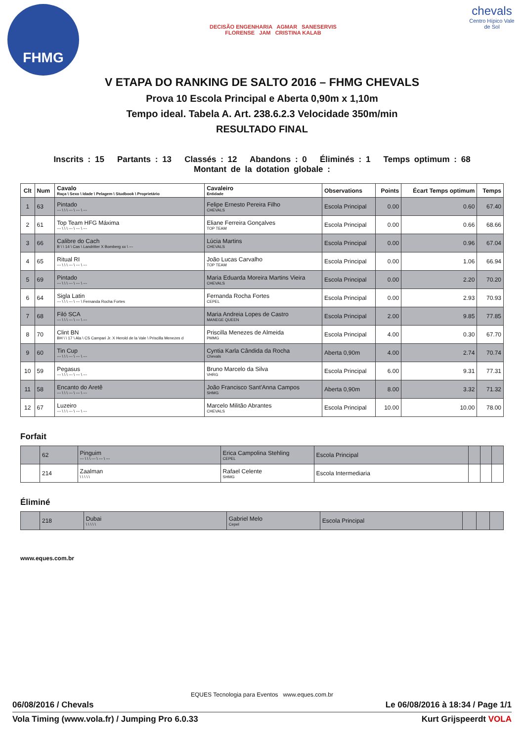FHMG
DECISÃO ENGENHARIA AGMAR SANESERVIS
FLORENSE JAM CRISTINA KALAB
chevals
Centro Hípico Vale de Sol
V ETAPA DO RANKING DE SALTO 2016 – FHMG CHEVALS
Prova 10 Escola Principal e Aberta 0,90m x 1,10m
Tempo ideal. Tabela A. Art. 238.6.2.3 Velocidade 350m/min
RESULTADO FINAL
Inscrits : 15 Partants : 13 Classés : 12 Abandons : 0 Éliminés : 1 Temps optimum : 68
Montant de la dotation globale :
| Clt | Num | Cavalo Raça \ Sexo \ Idade \ Pelagem \ Studbook \ Proprietário | Cavaleiro Entidade | Observations | Points | Écart Temps optimum | Temps |
| --- | --- | --- | --- | --- | --- | --- | --- |
| 1 | 63 | Pintado --- \ \ \ --- \ --- \ --- | Felipe Ernesto Pereira Filho CHEVALS | Escola Principal | 0.00 | 0.60 | 67.40 |
| 2 | 61 | Top Team HFG Máxima --- \ \ \ --- \ --- \ --- | Eliane Ferreira Gonçalves TOP TEAM | Escola Principal | 0.00 | 0.66 | 68.66 |
| 3 | 66 | Calibre do Cach B \ \ 14 \ Cas \ Landritter X Bomberg xx \ --- | Lúcia Martins CHEVALS | Escola Principal | 0.00 | 0.96 | 67.04 |
| 4 | 65 | Ritual RI --- \ \ \ --- \ --- \ --- | João Lucas Carvalho TOP TEAM | Escola Principal | 0.00 | 1.06 | 66.94 |
| 5 | 69 | Pintado --- \ \ \ --- \ --- \ --- | Maria Eduarda Moreira Martins Vieira CHEVALS | Escola Principal | 0.00 | 2.20 | 70.20 |
| 6 | 64 | Sigla Latin --- \ \ \ --- \ --- \ Fernanda Rocha Fortes | Fernanda Rocha Fortes CEPEL | Escola Principal | 0.00 | 2.93 | 70.93 |
| 7 | 68 | Filó SCA --- \ \ \ --- \ --- \ --- | Maria Andreia Lopes de Castro MANEGE QUEEN | Escola Principal | 2.00 | 9.85 | 77.85 |
| 8 | 70 | Clint BN BH \ \ 17 \ Ala \ CS Campari Jr. X Herold de la Vale \ Priscilla Menezes d | Priscilla Menezes de Almeida PMMG | Escola Principal | 4.00 | 0.30 | 67.70 |
| 9 | 60 | Tin Cup --- \ \ \ --- \ --- \ --- | Cyntia Karla Cândida da Rocha Chevals | Aberta 0,90m | 4.00 | 2.74 | 70.74 |
| 10 | 59 | Pegasus --- \ \ \ --- \ --- \ --- | Bruno Marcelo da Silva VHRG | Escola Principal | 6.00 | 9.31 | 77.31 |
| 11 | 58 | Encanto do Aretê --- \ \ \ --- \ --- \ --- | João Francisco Sant'Anna Campos SHMG | Aberta 0,90m | 8.00 | 3.32 | 71.32 |
| 12 | 67 | Luzeiro --- \ \ \ --- \ --- \ --- | Marcelo Militão Abrantes CHEVALS | Escola Principal | 10.00 | 10.00 | 78.00 |
Forfait
| | 62 | Pinguim --- \ \ \ --- \ --- \ --- | Erica Campolina Stehling CEPEL | Escola Principal | | | |
| | 214 | Zaalman \ \ \ \ \ | Rafael Celente SHMG | Escola Intermediaria | | | |
Éliminé
| | 218 | Dubai \ \ \ \ \ | Gabriel Melo Cepel | Escola Principal | | | |
www.eques.com.br
EQUES Tecnologia para Eventos www.eques.com.br
06/08/2016 / Chevals Le 06/08/2016 à 18:34 / Page 1/1
Vola Timing (www.vola.fr) / Jumping Pro 6.0.33 Kurt Grijspeerdt VOLA